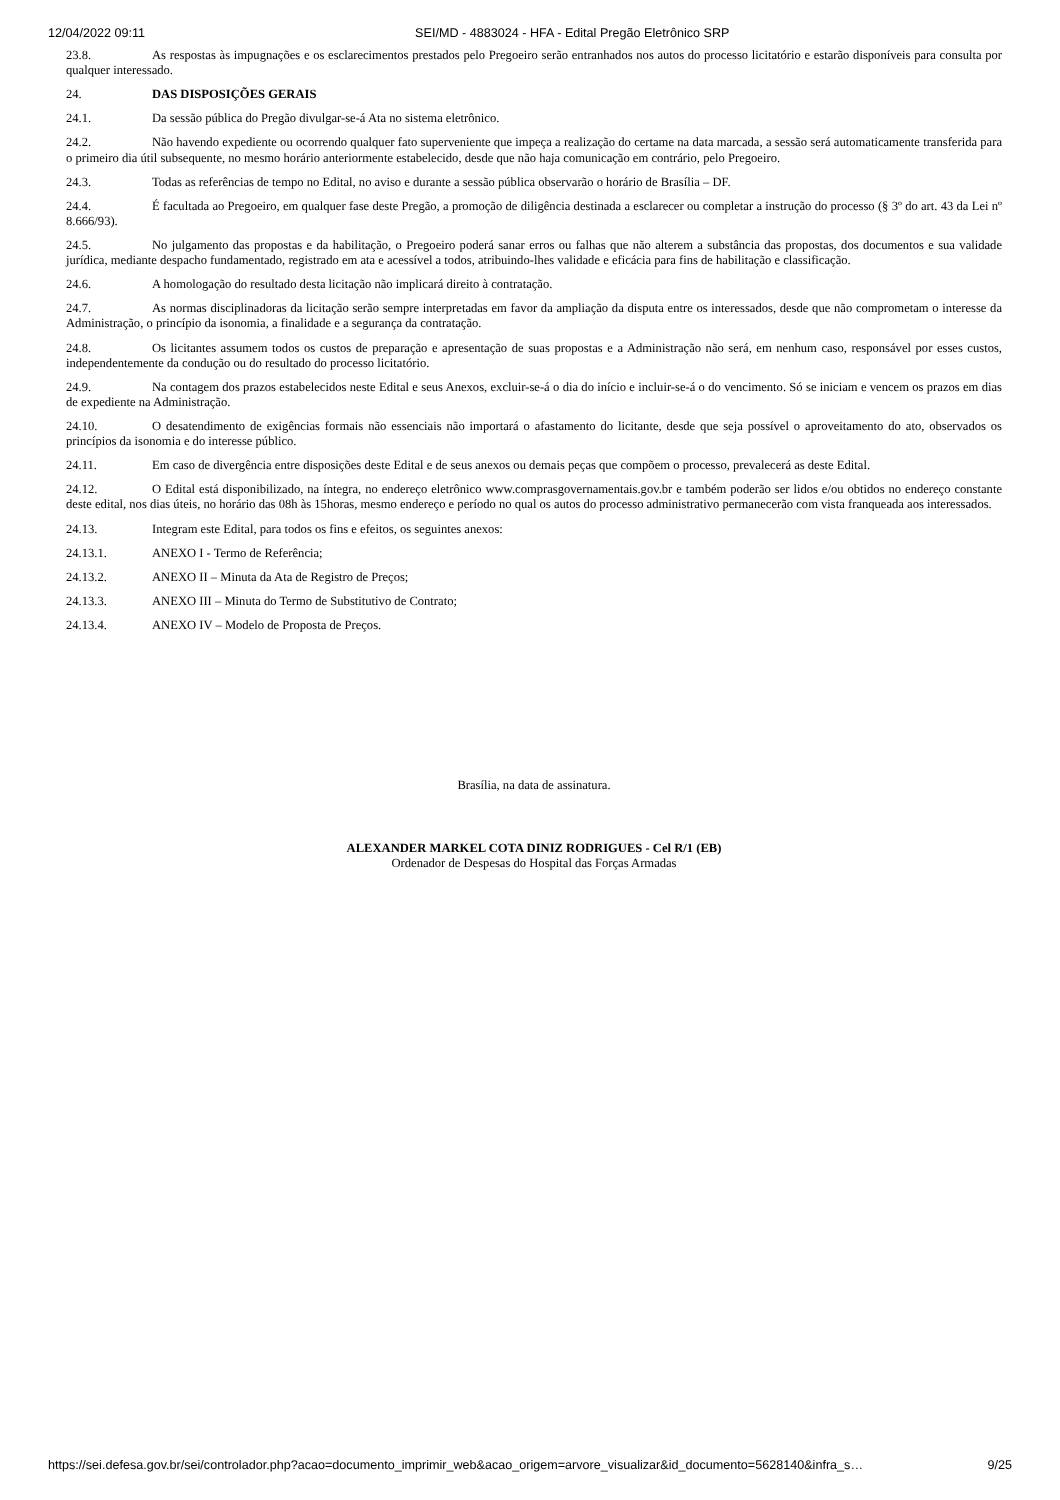12/04/2022 09:11 SEI/MD - 4883024 - HFA - Edital Pregão Eletrônico SRP
23.8. As respostas às impugnações e os esclarecimentos prestados pelo Pregoeiro serão entranhados nos autos do processo licitatório e estarão disponíveis para consulta por qualquer interessado.
24. DAS DISPOSIÇÕES GERAIS
24.1. Da sessão pública do Pregão divulgar-se-á Ata no sistema eletrônico.
24.2. Não havendo expediente ou ocorrendo qualquer fato superveniente que impeça a realização do certame na data marcada, a sessão será automaticamente transferida para o primeiro dia útil subsequente, no mesmo horário anteriormente estabelecido, desde que não haja comunicação em contrário, pelo Pregoeiro.
24.3. Todas as referências de tempo no Edital, no aviso e durante a sessão pública observarão o horário de Brasília – DF.
24.4. É facultada ao Pregoeiro, em qualquer fase deste Pregão, a promoção de diligência destinada a esclarecer ou completar a instrução do processo (§ 3º do art. 43 da Lei nº 8.666/93).
24.5. No julgamento das propostas e da habilitação, o Pregoeiro poderá sanar erros ou falhas que não alterem a substância das propostas, dos documentos e sua validade jurídica, mediante despacho fundamentado, registrado em ata e acessível a todos, atribuindo-lhes validade e eficácia para fins de habilitação e classificação.
24.6. A homologação do resultado desta licitação não implicará direito à contratação.
24.7. As normas disciplinadoras da licitação serão sempre interpretadas em favor da ampliação da disputa entre os interessados, desde que não comprometam o interesse da Administração, o princípio da isonomia, a finalidade e a segurança da contratação.
24.8. Os licitantes assumem todos os custos de preparação e apresentação de suas propostas e a Administração não será, em nenhum caso, responsável por esses custos, independentemente da condução ou do resultado do processo licitatório.
24.9. Na contagem dos prazos estabelecidos neste Edital e seus Anexos, excluir-se-á o dia do início e incluir-se-á o do vencimento. Só se iniciam e vencem os prazos em dias de expediente na Administração.
24.10. O desatendimento de exigências formais não essenciais não importará o afastamento do licitante, desde que seja possível o aproveitamento do ato, observados os princípios da isonomia e do interesse público.
24.11. Em caso de divergência entre disposições deste Edital e de seus anexos ou demais peças que compõem o processo, prevalecerá as deste Edital.
24.12. O Edital está disponibilizado, na íntegra, no endereço eletrônico www.comprasgovernamentais.gov.br e também poderão ser lidos e/ou obtidos no endereço constante deste edital, nos dias úteis, no horário das 08h às 15horas, mesmo endereço e período no qual os autos do processo administrativo permanecerão com vista franqueada aos interessados.
24.13. Integram este Edital, para todos os fins e efeitos, os seguintes anexos:
24.13.1. ANEXO I - Termo de Referência;
24.13.2. ANEXO II – Minuta da Ata de Registro de Preços;
24.13.3. ANEXO III – Minuta do Termo de Substitutivo de Contrato;
24.13.4. ANEXO IV – Modelo de Proposta de Preços.
Brasília, na data de assinatura.
ALEXANDER MARKEL COTA DINIZ RODRIGUES - Cel R/1 (EB)
Ordenador de Despesas do Hospital das Forças Armadas
https://sei.defesa.gov.br/sei/controlador.php?acao=documento_imprimir_web&acao_origem=arvore_visualizar&id_documento=5628140&infra_s… 9/25